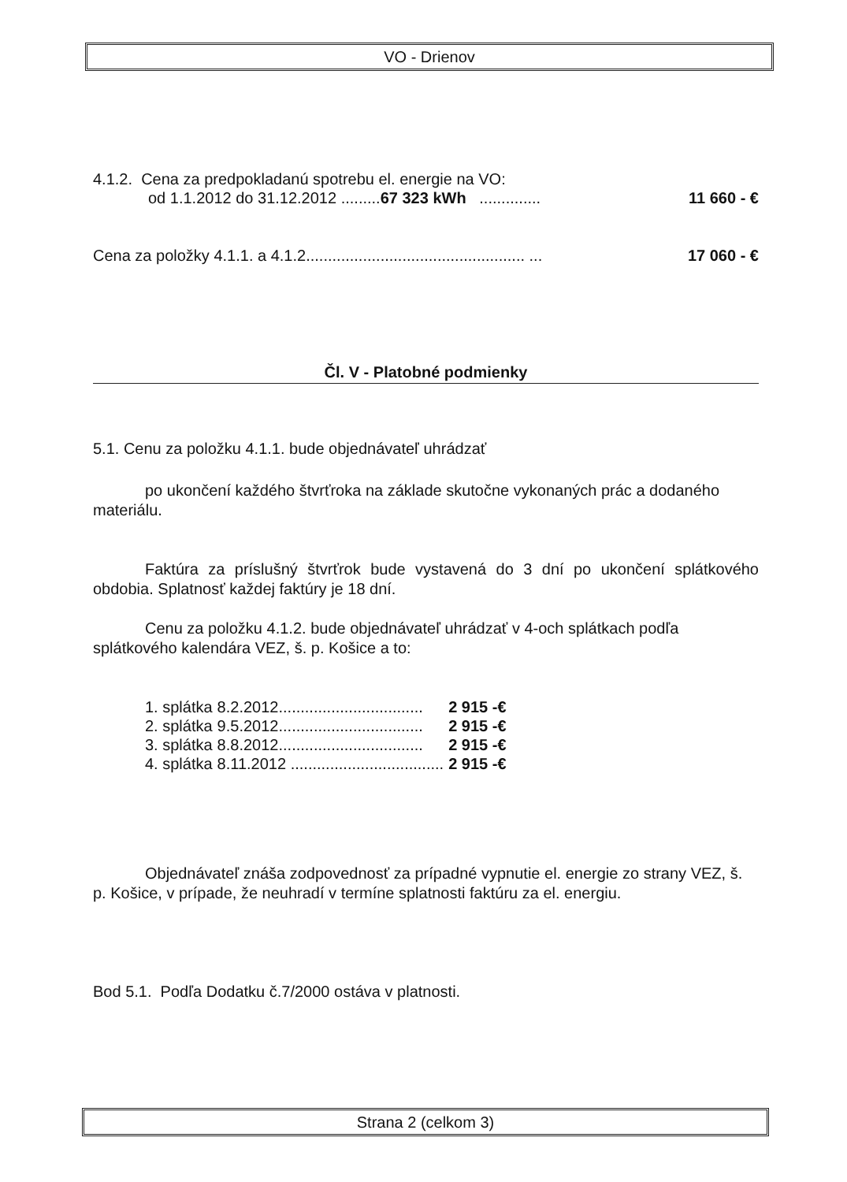VO - Drienov
4.1.2. Cena za predpokladanú spotrebu el. energie na VO:
od 1.1.2012 do 31.12.2012 .........67 323 kWh .............. 11 660 - €
Cena za položky 4.1.1. a 4.1.2.................................................. ... 17 060 - €
Čl. V - Platobné podmienky
5.1. Cenu za položku 4.1.1. bude objednávateľ uhrádzať
po ukončení každého štvrťroka na základe skutočne vykonaných prác a dodaného materiálu.
Faktúra za príslušný štvrťrok bude vystavená do 3 dní po ukončení splátkového obdobia. Splatnosť každej faktúry je 18 dní.
Cenu za položku 4.1.2. bude objednávateľ uhrádzať v 4-och splátkach podľa splátkového kalendára VEZ, š. p. Košice a to:
| 1. splátka | 8.2.2012................................. | 2 915 -€ |
| 2. splátka | 9.5.2012................................. | 2 915 -€ |
| 3. splátka | 8.8.2012................................. | 2 915 -€ |
| 4. splátka | 8.11.2012 ................................... | 2 915 -€ |
Objednávateľ znáša zodpovednosť za prípadné vypnutie el. energie zo strany VEZ, š. p. Košice, v prípade, že neuhradí v termíne splatnosti faktúru za el. energiu.
Bod 5.1. Podľa Dodatku č.7/2000 ostáva v platnosti.
Strana 2 (celkom 3)